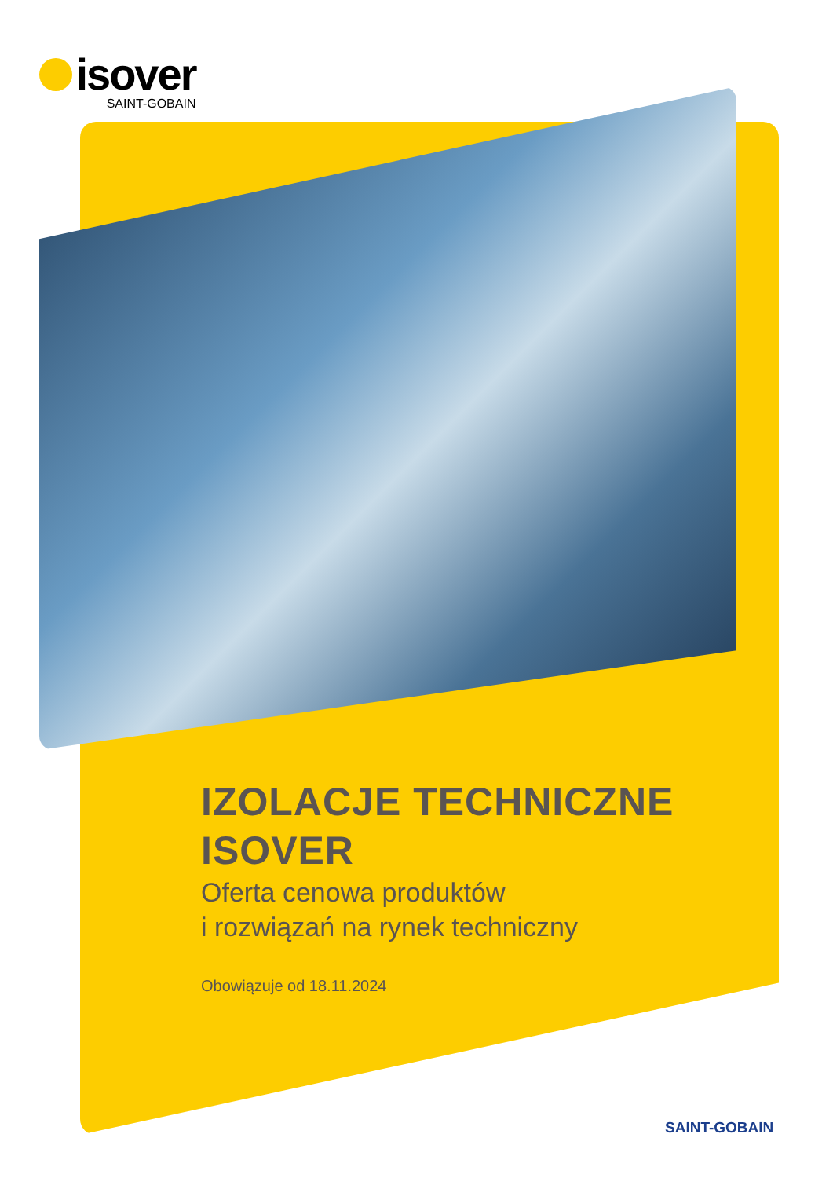isover
SAINT-GOBAIN
IZOLACJE TECHNICZNE
ISOVER
Oferta cenowa produktów
i rozwiązań na rynek techniczny
Obowiązuje od 18.11.2024
SAINT-GOBAIN